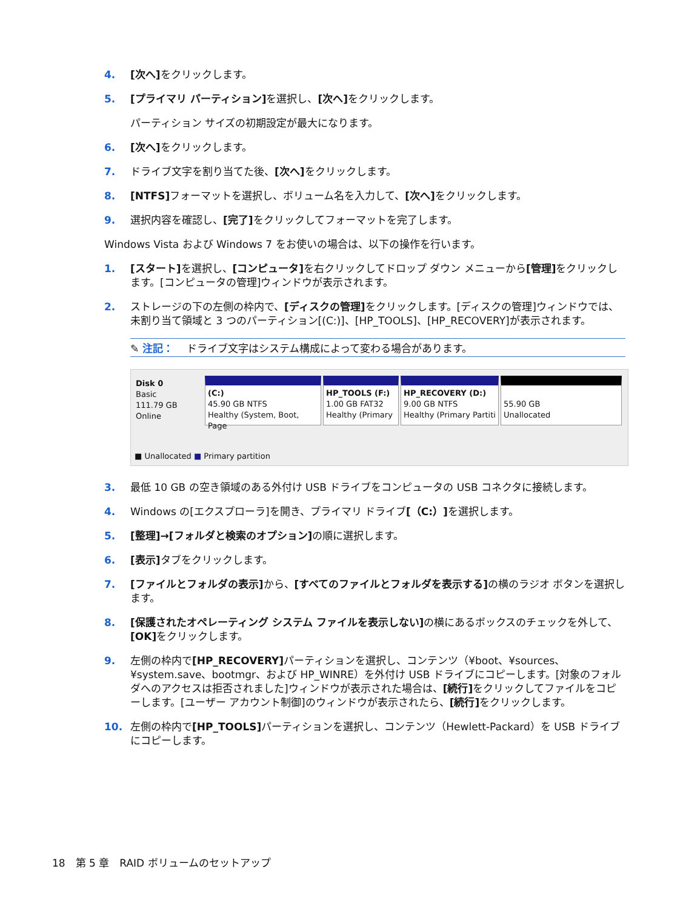4. [次へ] をクリックします。
5. [プライマリ パーティション] を選択し、[次へ] をクリックします。
パーティション サイズの初期設定が最大になります。
6. [次へ] をクリックします。
7. ドライブ文字を割り当てた後、[次へ] をクリックします。
8. [NTFS] フォーマットを選択し、ボリューム名を入力して、[次へ] をクリックします。
9. 選択内容を確認し、[完了] をクリックしてフォーマットを完了します。
Windows Vista および Windows 7 をお使いの場合は、以下の操作を行います。
1. [スタート] を選択し、[コンピュータ] を右クリックしてドロップ ダウン メニューから[管理] をクリックします。[コンピュータの管理]ウィンドウが表示されます。
2. ストレージの下の左側の枠内で、[ディスクの管理] をクリックします。[ディスクの管理]ウィンドウでは、未割り当て領域と 3 つのパーティション[(C:)]、[HP_TOOLS]、[HP_RECOVERY]が表示されます。
✎ 注記： ドライブ文字はシステム構成によって変わる場合があります。
Disk 0
Basic
111.79 GB
Online
(C:)
45.90 GB NTFS
Healthy (System, Boot, Page
HP_TOOLS (F:)
1.00 GB FAT32
Healthy (Primary
HP_RECOVERY (D:)
9.00 GB NTFS
Healthy (Primary Partiti
55.90 GB
Unallocated
■ Unallocated ■ Primary partition
3. 最低 10 GB の空き領域のある外付け USB ドライブをコンピュータの USB コネクタに接続します。
4. Windows の[エクスプローラ]を開き、プライマリ ドライブ[（C:）] を選択します。
5. [整理]→[フォルダと検索のオプション] の順に選択します。
6. [表示] タブをクリックします。
7. [ファイルとフォルダの表示] から、[すべてのファイルとフォルダを表示する] の横のラジオ ボタンを選択します。
8. [保護されたオペレーティング システム ファイルを表示しない] の横にあるボックスのチェックを外して、[OK] をクリックします。
9. 左側の枠内で[HP_RECOVERY] パーティションを選択し、コンテンツ（¥boot、¥sources、¥system.save、bootmgr、および HP_WINRE）を外付け USB ドライブにコピーします。[対象のフォルダへのアクセスは拒否されました]ウィンドウが表示された場合は、[続行] をクリックしてファイルをコピーします。[ユーザー アカウント制御]のウィンドウが表示されたら、[続行] をクリックします。
10. 左側の枠内で[HP_TOOLS] パーティションを選択し、コンテンツ（Hewlett-Packard）を USB ドライブにコピーします。
18　第 5 章　RAID ボリュームのセットアップ